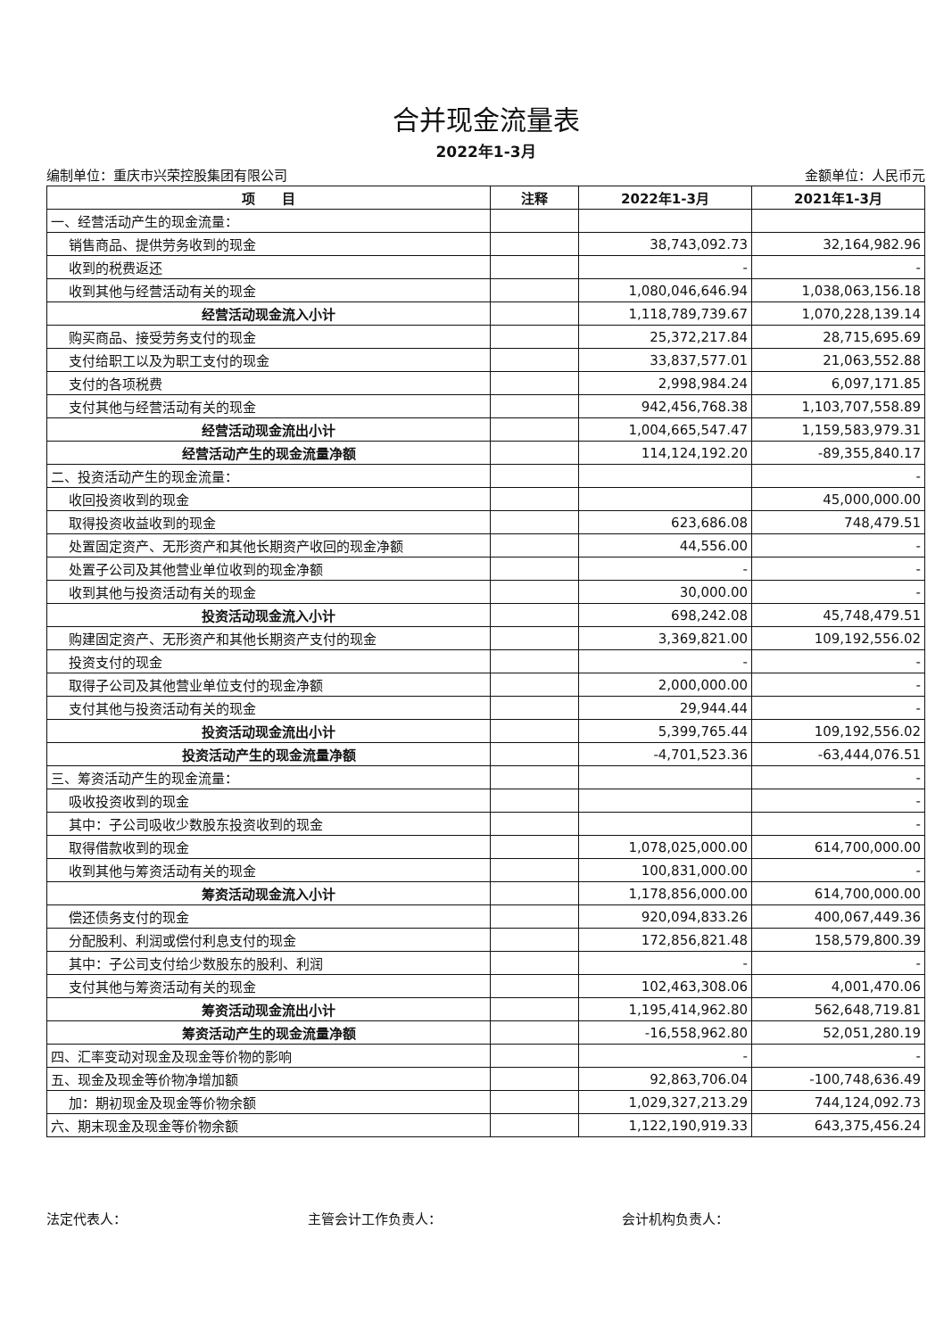合并现金流量表
2022年1-3月
编制单位：重庆市兴荣控股集团有限公司 金额单位：人民币元
| 项 目 | 注释 | 2022年1-3月 | 2021年1-3月 |
| --- | --- | --- | --- |
| 一、经营活动产生的现金流量： | | | |
| 销售商品、提供劳务收到的现金 | | 38,743,092.73 | 32,164,982.96 |
| 收到的税费返还 | | - | - |
| 收到其他与经营活动有关的现金 | | 1,080,046,646.94 | 1,038,063,156.18 |
| 经营活动现金流入小计 | | 1,118,789,739.67 | 1,070,228,139.14 |
| 购买商品、接受劳务支付的现金 | | 25,372,217.84 | 28,715,695.69 |
| 支付给职工以及为职工支付的现金 | | 33,837,577.01 | 21,063,552.88 |
| 支付的各项税费 | | 2,998,984.24 | 6,097,171.85 |
| 支付其他与经营活动有关的现金 | | 942,456,768.38 | 1,103,707,558.89 |
| 经营活动现金流出小计 | | 1,004,665,547.47 | 1,159,583,979.31 |
| 经营活动产生的现金流量净额 | | 114,124,192.20 | -89,355,840.17 |
| 二、投资活动产生的现金流量： | | | - |
| 收回投资收到的现金 | | | 45,000,000.00 |
| 取得投资收益收到的现金 | | 623,686.08 | 748,479.51 |
| 处置固定资产、无形资产和其他长期资产收回的现金净额 | | 44,556.00 | - |
| 处置子公司及其他营业单位收到的现金净额 | | - | - |
| 收到其他与投资活动有关的现金 | | 30,000.00 | - |
| 投资活动现金流入小计 | | 698,242.08 | 45,748,479.51 |
| 购建固定资产、无形资产和其他长期资产支付的现金 | | 3,369,821.00 | 109,192,556.02 |
| 投资支付的现金 | | - | - |
| 取得子公司及其他营业单位支付的现金净额 | | 2,000,000.00 | - |
| 支付其他与投资活动有关的现金 | | 29,944.44 | - |
| 投资活动现金流出小计 | | 5,399,765.44 | 109,192,556.02 |
| 投资活动产生的现金流量净额 | | -4,701,523.36 | -63,444,076.51 |
| 三、筹资活动产生的现金流量： | | | - |
| 吸收投资收到的现金 | | | - |
| 其中：子公司吸收少数股东投资收到的现金 | | | - |
| 取得借款收到的现金 | | 1,078,025,000.00 | 614,700,000.00 |
| 收到其他与筹资活动有关的现金 | | 100,831,000.00 | - |
| 筹资活动现金流入小计 | | 1,178,856,000.00 | 614,700,000.00 |
| 偿还债务支付的现金 | | 920,094,833.26 | 400,067,449.36 |
| 分配股利、利润或偿付利息支付的现金 | | 172,856,821.48 | 158,579,800.39 |
| 其中：子公司支付给少数股东的股利、利润 | | - | - |
| 支付其他与筹资活动有关的现金 | | 102,463,308.06 | 4,001,470.06 |
| 筹资活动现金流出小计 | | 1,195,414,962.80 | 562,648,719.81 |
| 筹资活动产生的现金流量净额 | | -16,558,962.80 | 52,051,280.19 |
| 四、汇率变动对现金及现金等价物的影响 | | - | - |
| 五、现金及现金等价物净增加额 | | 92,863,706.04 | -100,748,636.49 |
| 加：期初现金及现金等价物余额 | | 1,029,327,213.29 | 744,124,092.73 |
| 六、期末现金及现金等价物余额 | | 1,122,190,919.33 | 643,375,456.24 |
法定代表人： 主管会计工作负责人： 会计机构负责人：